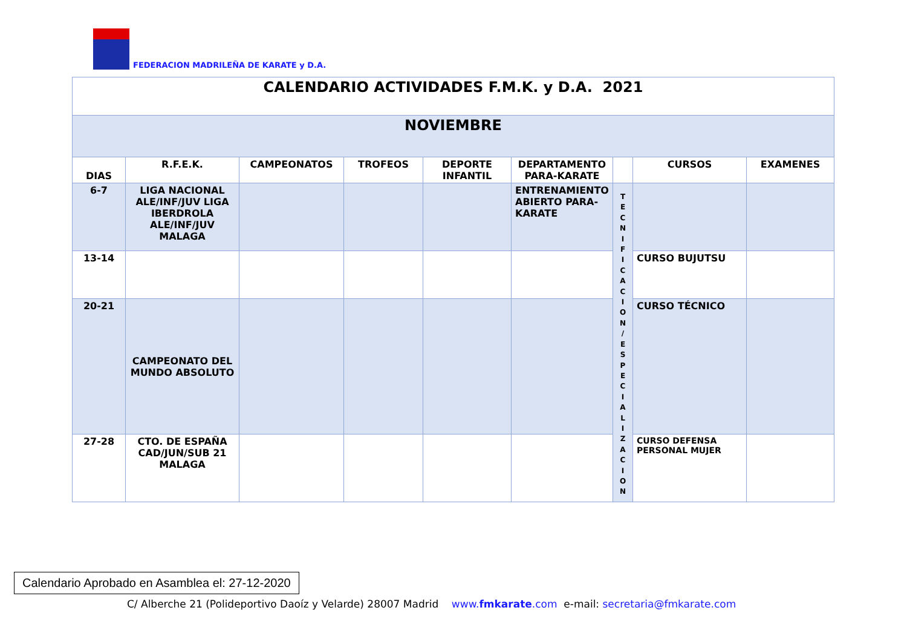FEDERACION MADRILEÑA DE KARATE y D.A.
| CALENDARIO ACTIVIDADES F.M.K. y D.A. 2021 | | | | | | | | |
| NOVIEMBRE | | | | | | | | |
| DIAS | R.F.E.K. | CAMPEONATOS | TROFEOS | DEPORTE INFANTIL | DEPARTAMENTO PARA-KARATE | | CURSOS | EXAMENES |
| 6-7 | LIGA NACIONAL ALE/INF/JUV LIGA IBERDROLA ALE/INF/JUV MALAGA | | | | ENTRENAMIENTO ABIERTO PARA-KARATE | T E C N I F I C A C I O N / E S P E C I A L I Z A C I O N | | |
| 13-14 | | | | | | | CURSO BUJUTSU | |
| 20-21 | CAMPEONATO DEL MUNDO ABSOLUTO | | | | | | CURSO TÉCNICO | |
| 27-28 | CTO. DE ESPAÑA CAD/JUN/SUB 21 MALAGA | | | | | | CURSO DEFENSA PERSONAL MUJER | |
Calendario Aprobado en Asamblea el: 27-12-2020
C/ Alberche 21 (Polideportivo Daoíz y Velarde) 28007 Madrid www.fmkarate.com e-mail: secretaria@fmkarate.com